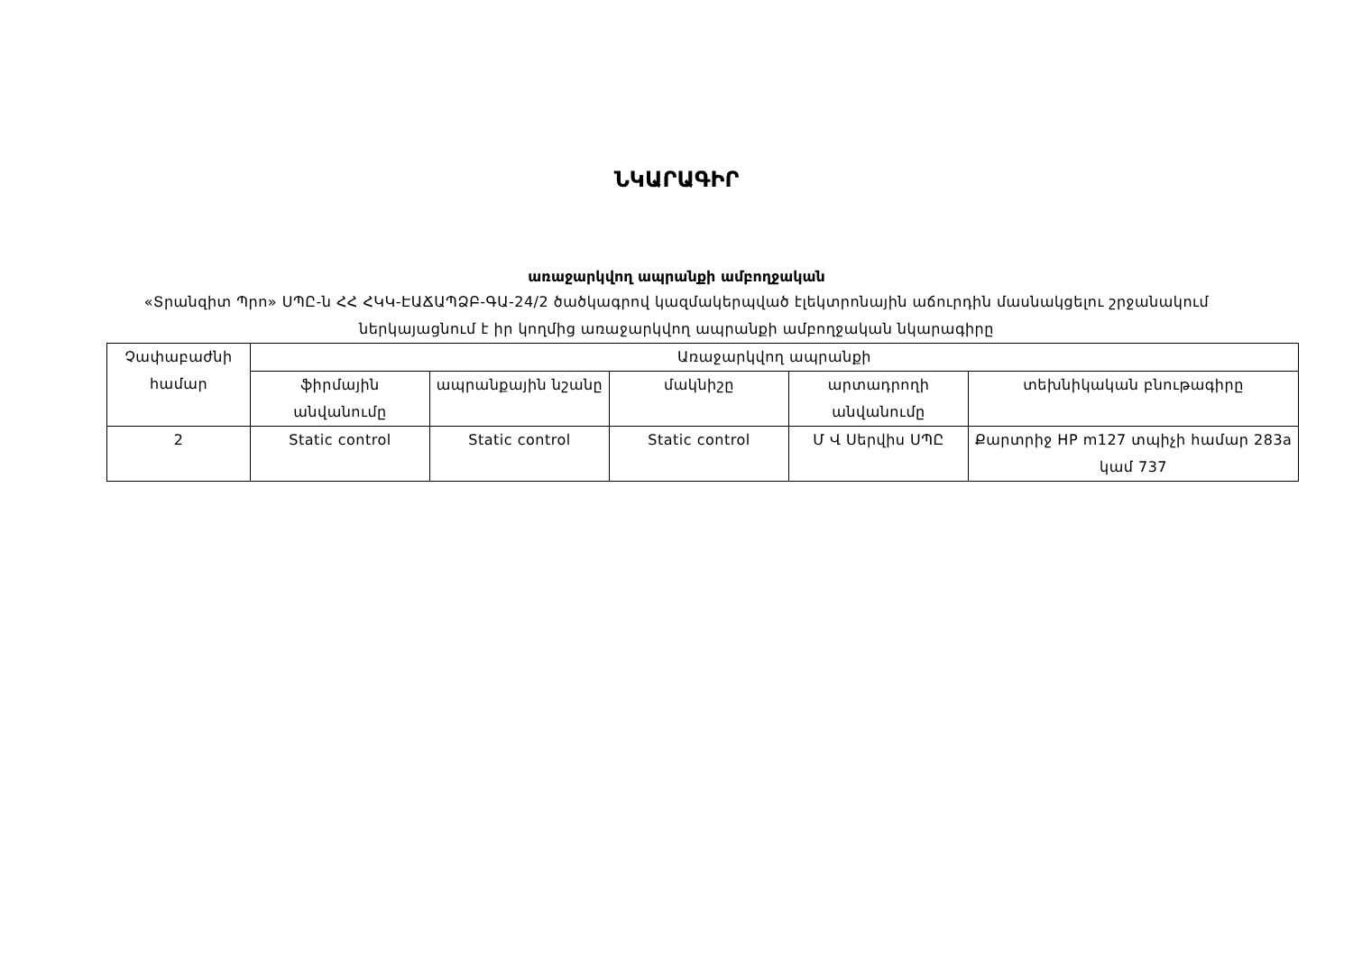ՆԿԱՐԱԳԻՐ
առաջարկվող ապրանքի ամբողջական
«Տրանզիտ Պրո» ՍՊԸ-ն ՀՀ ՀԿԿ-ԷԱՃԱՊՁԲ-ԳԱ-24/2 ծածկագրով կազմակերպված էլեկտրոնային աճուրդին մասնակցելու շրջանակում ներկայացնում է իր կողմից առաջարկվող ապրանքի ամբողջական նկարագիրը
| Չափաբաժնի համար | Առաջարկվող ապրանքի | | | | |
| --- | --- | --- | --- | --- | --- |
| | ֆիրմային անվանումը | ապրանքային նշանը | մակնիշը | արտադրողի անվանումը | տեխնիկական բնութագիրը |
| 2 | Static control | Static control | Static control | Մ Վ Սերվիս ՍՊԸ | Քարտրիջ HP m127 տպիչի համար 283a կամ 737 |